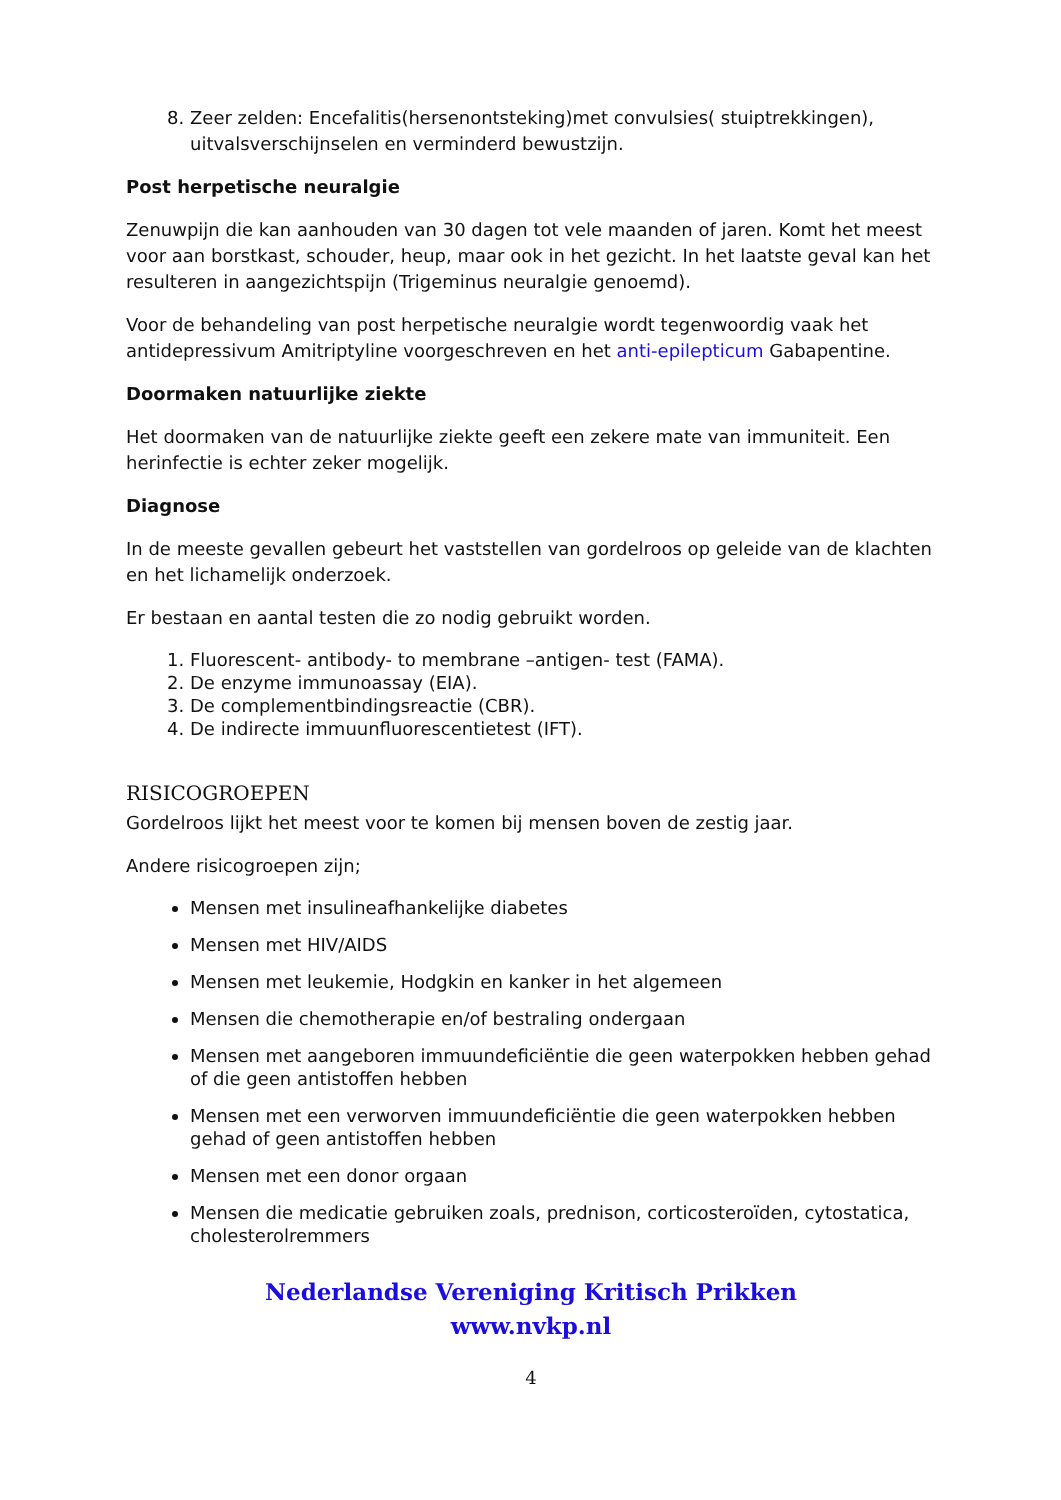8. Zeer zelden: Encefalitis(hersenontsteking)met convulsies( stuiptrekkingen), uitvalsverschijnselen en verminderd bewustzijn.
Post herpetische neuralgie
Zenuwpijn die kan aanhouden van 30 dagen tot vele maanden of jaren. Komt het meest voor aan borstkast, schouder, heup, maar ook in het gezicht. In het laatste geval kan het resulteren in aangezichtspijn (Trigeminus neuralgie genoemd).
Voor de behandeling van post herpetische neuralgie wordt tegenwoordig vaak het antidepressivum Amitriptyline voorgeschreven en het anti-epilepticum Gabapentine.
Doormaken natuurlijke ziekte
Het doormaken van de natuurlijke ziekte geeft een zekere mate van immuniteit. Een herinfectie is echter zeker mogelijk.
Diagnose
In de meeste gevallen gebeurt het vaststellen van gordelroos op geleide van de klachten en het lichamelijk onderzoek.
Er bestaan en aantal testen die zo nodig gebruikt worden.
1. Fluorescent- antibody- to membrane –antigen- test (FAMA).
2. De enzyme immunoassay (EIA).
3. De complementbindingsreactie (CBR).
4. De indirecte immuunfluorescentietest (IFT).
RISICOGROEPEN
Gordelroos lijkt het meest voor te komen bij mensen boven de zestig jaar.
Andere risicogroepen zijn;
Mensen met insulineafhankelijke diabetes
Mensen met HIV/AIDS
Mensen met leukemie, Hodgkin en kanker in het algemeen
Mensen die chemotherapie en/of bestraling ondergaan
Mensen met aangeboren immuundeficiëntie die geen waterpokken hebben gehad of die geen antistoffen hebben
Mensen met een verworven immuundeficiëntie die geen waterpokken hebben gehad of geen antistoffen hebben
Mensen met een donor orgaan
Mensen die medicatie gebruiken zoals, prednison, corticosteroïden, cytostatica, cholesterolremmers
Nederlandse Vereniging Kritisch Prikken
www.nvkp.nl
4